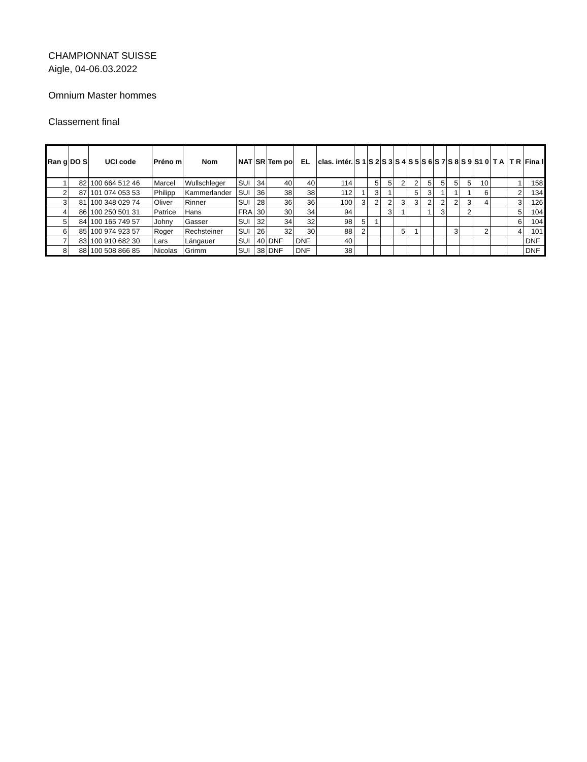CHAMPIONNAT SUISSE
Aigle, 04-06.03.2022
Omnium Master hommes
Classement final
| Ran g | DO S | UCI code | Préno m | Nom | NAT | SR | Tem po | EL | clas. intér. | S 1 | S 2 | S 3 | S 4 | S 5 | S 6 | S 7 | S 8 | S 9 | S1 0 | T A | T R | Fina l |
| --- | --- | --- | --- | --- | --- | --- | --- | --- | --- | --- | --- | --- | --- | --- | --- | --- | --- | --- | --- | --- | --- | --- |
| 1 | 82 | 100 664 512 46 | Marcel | Wullschleger | SUI | 34 | 40 | 40 | 114 | | 5 | 5 | 2 | 2 | 5 | 5 | 5 | 5 | 10 | | 1 | 158 |
| 2 | 87 | 101 074 053 53 | Philipp | Kammerlander | SUI | 36 | 38 | 38 | 112 | 1 | 3 | 1 | | 5 | 3 | 1 | 1 | 1 | 6 | | 2 | 134 |
| 3 | 81 | 100 348 029 74 | Oliver | Rinner | SUI | 28 | 36 | 36 | 100 | 3 | 2 | 2 | 3 | 3 | 2 | 2 | 2 | 3 | 4 | | 3 | 126 |
| 4 | 86 | 100 250 501 31 | Patrice | Hans | FRA | 30 | 30 | 34 | 94 | | | 3 | 1 | | 1 | 3 | | 2 | | | 5 | 104 |
| 5 | 84 | 100 165 749 57 | Johny | Gasser | SUI | 32 | 34 | 32 | 98 | 5 | 1 | | | | | | | | | | 6 | 104 |
| 6 | 85 | 100 974 923 57 | Roger | Rechsteiner | SUI | 26 | 32 | 30 | 88 | 2 | | | 5 | 1 | | | 3 | | 2 | | 4 | 101 |
| 7 | 83 | 100 910 682 30 | Lars | Längauer | SUI | 40 | DNF | DNF | 40 | | | | | | | | | | | | | DNF |
| 8 | 88 | 100 508 866 85 | Nicolas | Grimm | SUI | 38 | DNF | DNF | 38 | | | | | | | | | | | | | DNF |